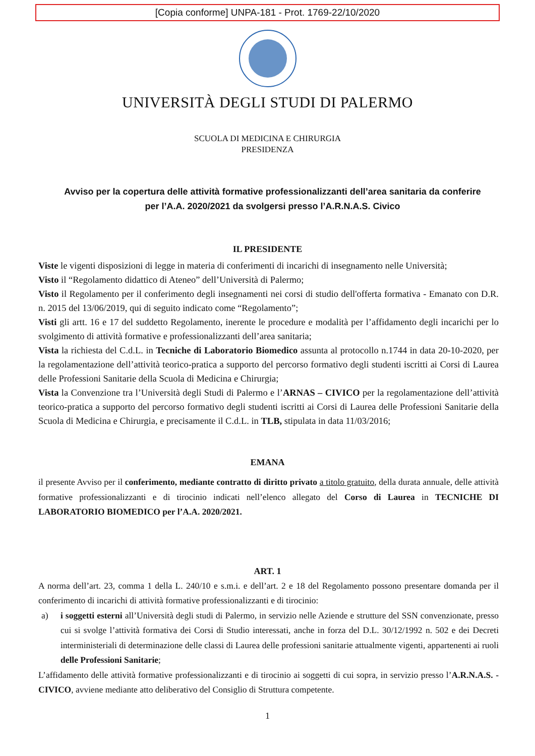[Copia conforme] UNPA-181 - Prot. 1769-22/10/2020
UNIVERSITÀ DEGLI STUDI DI PALERMO
SCUOLA DI MEDICINA E CHIRURGIA
PRESIDENZA
Avviso per la copertura delle attività formative professionalizzanti dell’area sanitaria da conferire per l’A.A. 2020/2021 da svolgersi presso l’A.R.N.A.S. Civico
IL PRESIDENTE
Viste le vigenti disposizioni di legge in materia di conferimenti di incarichi di insegnamento nelle Università;
Visto il “Regolamento didattico di Ateneo” dell’Università di Palermo;
Visto il Regolamento per il conferimento degli insegnamenti nei corsi di studio dell'offerta formativa - Emanato con D.R. n. 2015 del 13/06/2019, qui di seguito indicato come “Regolamento”;
Visti gli artt. 16 e 17 del suddetto Regolamento, inerente le procedure e modalità per l’affidamento degli incarichi per lo svolgimento di attività formative e professionalizzanti dell’area sanitaria;
Vista la richiesta del C.d.L. in Tecniche di Laboratorio Biomedico assunta al protocollo n.1744 in data 20-10-2020, per la regolamentazione dell’attività teorico-pratica a supporto del percorso formativo degli studenti iscritti ai Corsi di Laurea delle Professioni Sanitarie della Scuola di Medicina e Chirurgia;
Vista la Convenzione tra l’Università degli Studi di Palermo e l’ARNAS – CIVICO per la regolamentazione dell’attività teorico-pratica a supporto del percorso formativo degli studenti iscritti ai Corsi di Laurea delle Professioni Sanitarie della Scuola di Medicina e Chirurgia, e precisamente il C.d.L. in TLB, stipulata in data 11/03/2016;
EMANA
il presente Avviso per il conferimento, mediante contratto di diritto privato a titolo gratuito, della durata annuale, delle attività formative professionalizzanti e di tirocinio indicati nell’elenco allegato del Corso di Laurea in TECNICHE DI LABORATORIO BIOMEDICO per l’A.A. 2020/2021.
ART. 1
A norma dell’art. 23, comma 1 della L. 240/10 e s.m.i. e dell’art. 2 e 18 del Regolamento possono presentare domanda per il conferimento di incarichi di attività formative professionalizzanti e di tirocinio:
a) i soggetti esterni all’Università degli studi di Palermo, in servizio nelle Aziende e strutture del SSN convenzionate, presso cui si svolge l’attività formativa dei Corsi di Studio interessati, anche in forza del D.L. 30/12/1992 n. 502 e dei Decreti interministeriali di determinazione delle classi di Laurea delle professioni sanitarie attualmente vigenti, appartenenti ai ruoli delle Professioni Sanitarie;
L’affidamento delle attività formative professionalizzanti e di tirocinio ai soggetti di cui sopra, in servizio presso l’A.R.N.A.S. - CIVICO, avviene mediante atto deliberativo del Consiglio di Struttura competente.
1